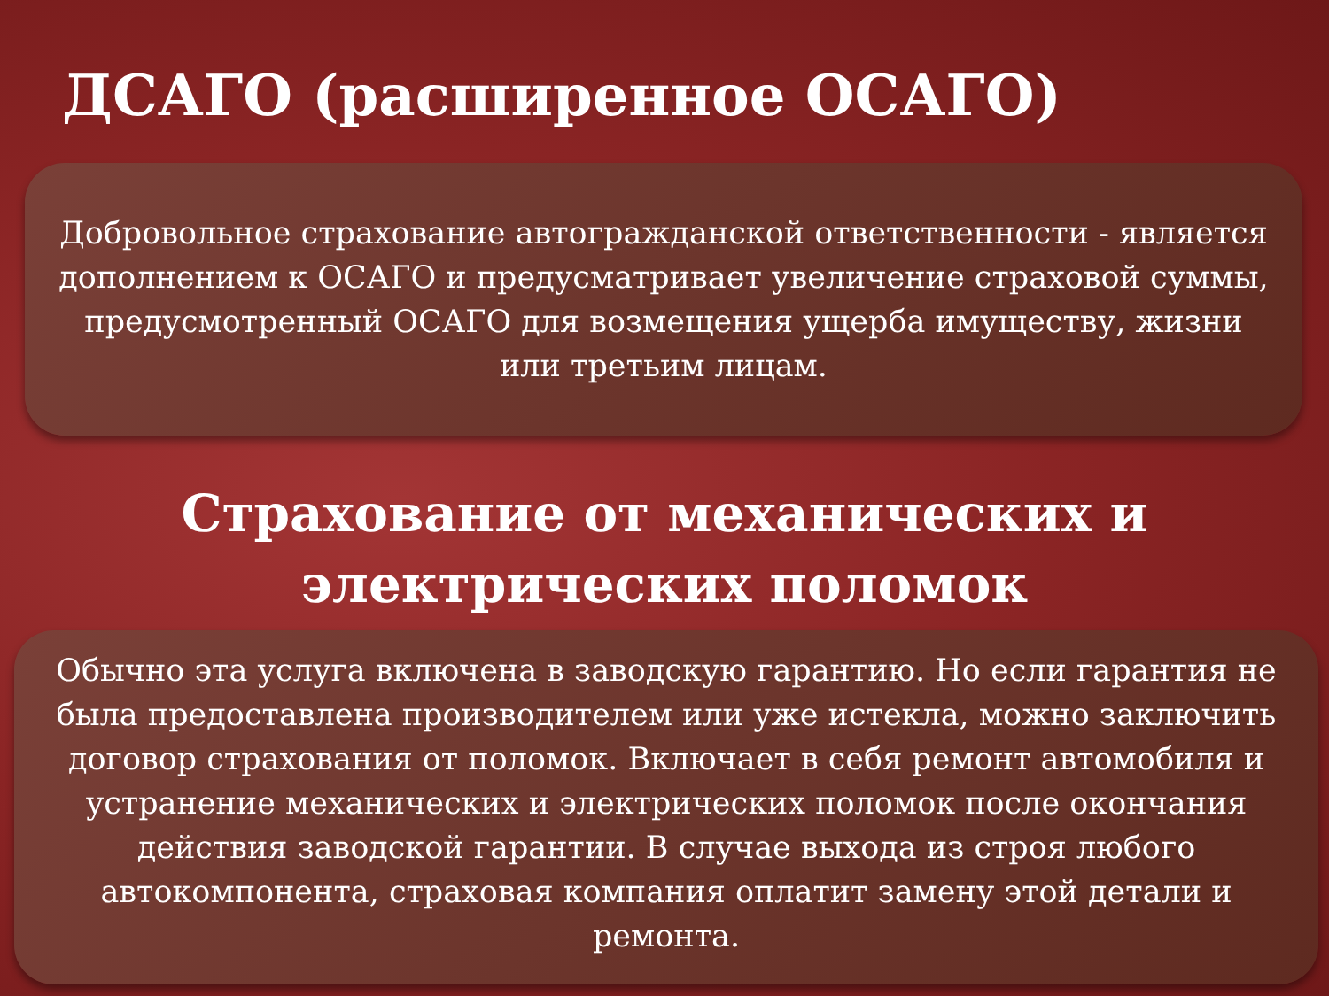ДСАГО (расширенное ОСАГО)
Добровольное страхование автогражданской ответственности - является дополнением к ОСАГО и предусматривает увеличение страховой суммы, предусмотренный ОСАГО для возмещения ущерба имуществу, жизни или третьим лицам.
Страхование от механических и электрических поломок
Обычно эта услуга включена в заводскую гарантию. Но если гарантия не была предоставлена производителем или уже истекла, можно заключить договор страхования от поломок. Включает в себя ремонт автомобиля и устранение механических и электрических поломок после окончания действия заводской гарантии. В случае выхода из строя любого автокомпонента, страховая компания оплатит замену этой детали и ремонта.